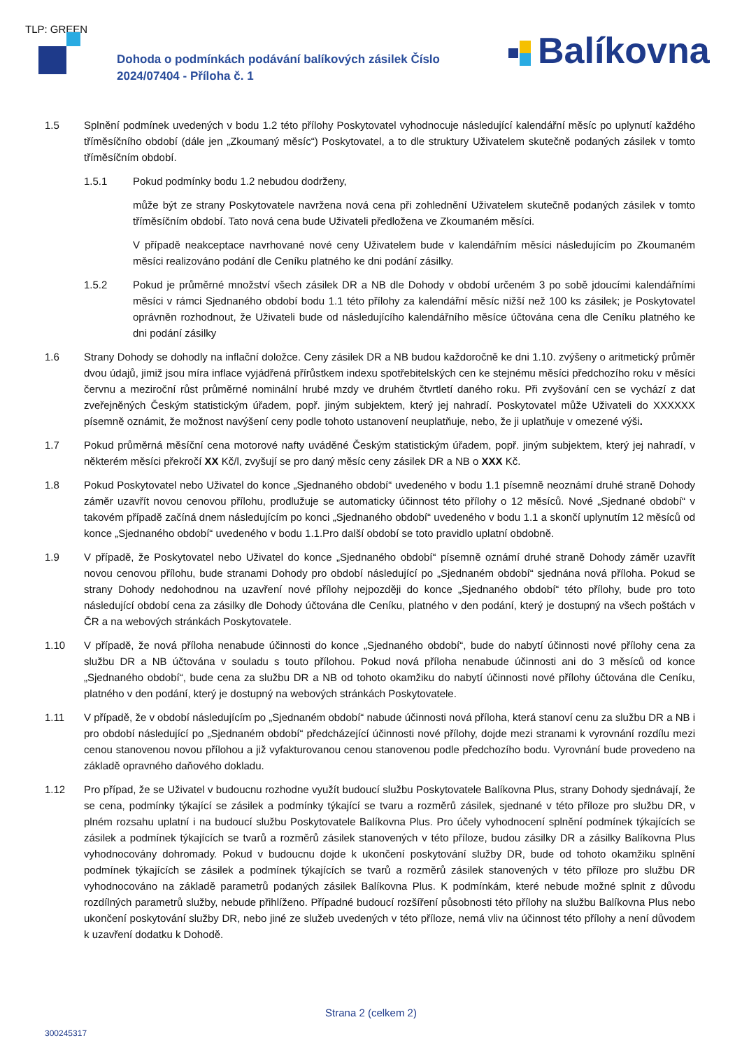TLP: GREEN
Dohoda o podmínkách podávání balíkových zásilek Číslo
2024/07404 - Příloha č. 1
Balíkovna
1.5 Splnění podmínek uvedených v bodu 1.2 této přílohy Poskytovatel vyhodnocuje následující kalendářní měsíc po uplynutí každého tříměsíčního období (dále jen „Zkoumaný měsíc“) Poskytovatel, a to dle struktury Uživatelem skutečně podaných zásilek v tomto tříměsíčním období.
1.5.1 Pokud podmínky bodu 1.2 nebudou dodrženy,
může být ze strany Poskytovatele navržena nová cena při zohlednění Uživatelem skutečně podaných zásilek v tomto tříměsíčním období. Tato nová cena bude Uživateli předložena ve Zkoumaném měsíci.
V případě neakceptace navrhované nové ceny Uživatelem bude v kalendářním měsíci následujícím po Zkoumaném měsíci realizováno podání dle Ceníku platného ke dni podání zásilky.
1.5.2 Pokud je průměrné množství všech zásilek DR a NB dle Dohody v období určeném 3 po sobě jdoucími kalendářními měsíci v rámci Sjednaného období bodu 1.1 této přílohy za kalendářní měsíc nižší než 100 ks zásilek; je Poskytovatel oprávněn rozhodnout, že Uživateli bude od následujícího kalendářního měsíce účtována cena dle Ceníku platného ke dni podání zásilky
1.6 Strany Dohody se dohodly na inflační doložce. Ceny zásilek DR a NB budou každoročně ke dni 1.10. zvýšeny o aritmetický průměr dvou údajů, jimiž jsou míra inflace vyjádřená přírůstkem indexu spotřebitelských cen ke stejnému měsíci předchozího roku v měsíci červnu a meziroční růst průměrné nominální hrubé mzdy ve druhém čtvrtletí daného roku. Při zvyšování cen se vychází z dat zveřejněných Českým statistickým úřadem, popř. jiným subjektem, který jej nahradí. Poskytovatel může Uživateli do XXXXXX písemně oznámit, že možnost navýšení ceny podle tohoto ustanovení neuplatňuje, nebo, že ji uplatňuje v omezené výši.
1.7 Pokud průměrná měsíční cena motorové nafty uváděné Českým statistickým úřadem, popř. jiným subjektem, který jej nahradí, v některém měsíci překročí XX Kč/l, zvyšují se pro daný měsíc ceny zásilek DR a NB o XXX Kč.
1.8 Pokud Poskytovatel nebo Uživatel do konce „Sjednaného období“ uvedeného v bodu 1.1 písemně neoznámí druhé straně Dohody záměr uzavřít novou cenovou přílohu, prodlužuje se automaticky účinnost této přílohy o 12 měsíců. Nové „Sjednané období“ v takovém případě začíná dnem následujícím po konci „Sjednaného období“ uvedeného v bodu 1.1 a skončí uplynutím 12 měsíců od konce „Sjednaného období“ uvedeného v bodu 1.1.Pro další období se toto pravidlo uplatní obdobně.
1.9 V případě, že Poskytovatel nebo Uživatel do konce „Sjednaného období“ písemně oznámí druhé straně Dohody záměr uzavřít novou cenovou přílohu, bude stranami Dohody pro období následující po „Sjednaném období“ sjednána nová příloha. Pokud se strany Dohody nedohodnou na uzavření nové přílohy nejpozději do konce „Sjednaného období“ této přílohy, bude pro toto následující období cena za zásilky dle Dohody účtována dle Ceníku, platného v den podání, který je dostupný na všech poštách v ČR a na webových stránkách Poskytovatele.
1.10 V případě, že nová příloha nenabude účinnosti do konce „Sjednaného období“, bude do nabytí účinnosti nové přílohy cena za službu DR a NB účtována v souladu s touto přílohou. Pokud nová příloha nenabude účinnosti ani do 3 měsíců od konce „Sjednaného období“, bude cena za službu DR a NB od tohoto okamžiku do nabytí účinnosti nové přílohy účtována dle Ceníku, platného v den podání, který je dostupný na webových stránkách Poskytovatele.
1.11 V případě, že v období následujícím po „Sjednaném období“ nabude účinnosti nová příloha, která stanoví cenu za službu DR a NB i pro období následující po „Sjednaném období“ předcházející účinnosti nové přílohy, dojde mezi stranami k vyrovnání rozdílu mezi cenou stanovenou novou přílohou a již vyfakturovanou cenou stanovenou podle předchozího bodu. Vyrovnání bude provedeno na základě opravného daňového dokladu.
1.12 Pro případ, že se Uživatel v budoucnu rozhodne využít budoucí službu Poskytovatele Balíkovna Plus, strany Dohody sjednávají, že se cena, podmínky týkající se zásilek a podmínky týkající se tvaru a rozměrů zásilek, sjednané v této příloze pro službu DR, v plném rozsahu uplatní i na budoucí službu Poskytovatele Balíkovna Plus. Pro účely vyhodnocení splnění podmínek týkajících se zásilek a podmínek týkajících se tvarů a rozměrů zásilek stanovených v této příloze, budou zásilky DR a zásilky Balíkovna Plus vyhodnocovány dohromady. Pokud v budoucnu dojde k ukončení poskytování služby DR, bude od tohoto okamžiku splnění podmínek týkajících se zásilek a podmínek týkajících se tvarů a rozměrů zásilek stanovených v této příloze pro službu DR vyhodnocováno na základě parametrů podaných zásilek Balíkovna Plus. K podmínkám, které nebude možné splnit z důvodu rozdílných parametrů služby, nebude přihlíženo. Případné budoucí rozšíření působnosti této přílohy na službu Balíkovna Plus nebo ukončení poskytování služby DR, nebo jiné ze služeb uvedených v této příloze, nemá vliv na účinnost této přílohy a není důvodem k uzavření dodatku k Dohodě.
Strana 2 (celkem 2)
300245317